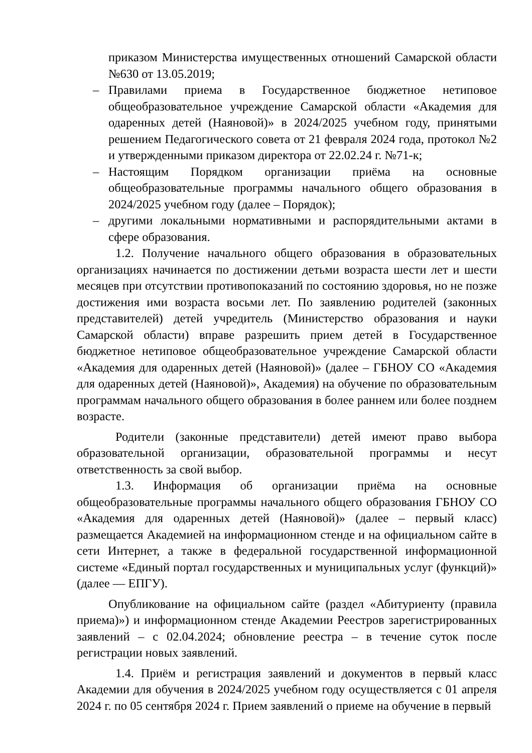приказом Министерства имущественных отношений Самарской области №630 от 13.05.2019;
– Правилами приема в Государственное бюджетное нетиповое общеобразовательное учреждение Самарской области «Академия для одаренных детей (Наяновой)» в 2024/2025 учебном году, принятыми решением Педагогического совета от 21 февраля 2024 года, протокол №2 и утвержденными приказом директора от 22.02.24 г. №71-к;
– Настоящим Порядком организации приёма на основные общеобразовательные программы начального общего образования в 2024/2025 учебном году (далее – Порядок);
– другими локальными нормативными и распорядительными актами в сфере образования.
1.2. Получение начального общего образования в образовательных организациях начинается по достижении детьми возраста шести лет и шести месяцев при отсутствии противопоказаний по состоянию здоровья, но не позже достижения ими возраста восьми лет. По заявлению родителей (законных представителей) детей учредитель (Министерство образования и науки Самарской области) вправе разрешить прием детей в Государственное бюджетное нетиповое общеобразовательное учреждение Самарской области «Академия для одаренных детей (Наяновой)» (далее – ГБНОУ СО «Академия для одаренных детей (Наяновой)», Академия) на обучение по образовательным программам начального общего образования в более раннем или более позднем возрасте.
Родители (законные представители) детей имеют право выбора образовательной организации, образовательной программы и несут ответственность за свой выбор.
1.3. Информация об организации приёма на основные общеобразовательные программы начального общего образования ГБНОУ СО «Академия для одаренных детей (Наяновой)» (далее – первый класс) размещается Академией на информационном стенде и на официальном сайте в сети Интернет, а также в федеральной государственной информационной системе «Единый портал государственных и муниципальных услуг (функций)» (далее — ЕПГУ).
Опубликование на официальном сайте (раздел «Абитуриенту (правила приема)») и информационном стенде Академии Реестров зарегистрированных заявлений – с 02.04.2024; обновление реестра – в течение суток после регистрации новых заявлений.
1.4. Приём и регистрация заявлений и документов в первый класс Академии для обучения в 2024/2025 учебном году осуществляется с 01 апреля 2024 г. по 05 сентября 2024 г. Прием заявлений о приеме на обучение в первый